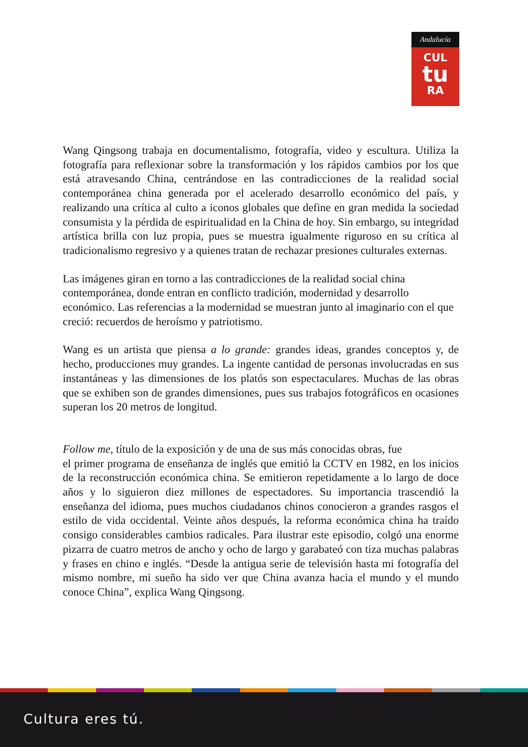Andalucía
CUL
tu
RA
Wang Qingsong trabaja en documentalismo, fotografía, video y escultura. Utiliza la fotografía para reflexionar sobre la transformación y los rápidos cambios por los que está atravesando China, centrándose en las contradicciones de la realidad social contemporánea china generada por el acelerado desarrollo económico del país, y realizando una crítica al culto a iconos globales que define en gran medida la sociedad consumista y la pérdida de espiritualidad en la China de hoy. Sin embargo, su integridad artística brilla con luz propia, pues se muestra igualmente riguroso en su crítica al tradicionalismo regresivo y a quienes tratan de rechazar presiones culturales externas.
Las imágenes giran en torno a las contradicciones de la realidad social china contemporánea, donde entran en conflicto tradición, modernidad y desarrollo económico. Las referencias a la modernidad se muestran junto al imaginario con el que creció: recuerdos de heroísmo y patriotismo.
Wang es un artista que piensa a lo grande: grandes ideas, grandes conceptos y, de hecho, producciones muy grandes. La ingente cantidad de personas involucradas en sus instantáneas y las dimensiones de los platós son espectaculares. Muchas de las obras que se exhiben son de grandes dimensiones, pues sus trabajos fotográficos en ocasiones superan los 20 metros de longitud.
Follow me, título de la exposición y de una de sus más conocidas obras, fue
el primer programa de enseñanza de inglés que emitió la CCTV en 1982, en los inicios de la reconstrucción económica china. Se emitieron repetidamente a lo largo de doce años y lo siguieron diez millones de espectadores. Su importancia trascendió la enseñanza del idioma, pues muchos ciudadanos chinos conocieron a grandes rasgos el estilo de vida occidental. Veinte años después, la reforma económica china ha traído consigo considerables cambios radicales. Para ilustrar este episodio, colgó una enorme pizarra de cuatro metros de ancho y ocho de largo y garabateó con tiza muchas palabras y frases en chino e inglés. “Desde la antigua serie de televisión hasta mi fotografía del mismo nombre, mi sueño ha sido ver que China avanza hacia el mundo y el mundo conoce China”, explica Wang Qingsong.
Cultura eres tú.